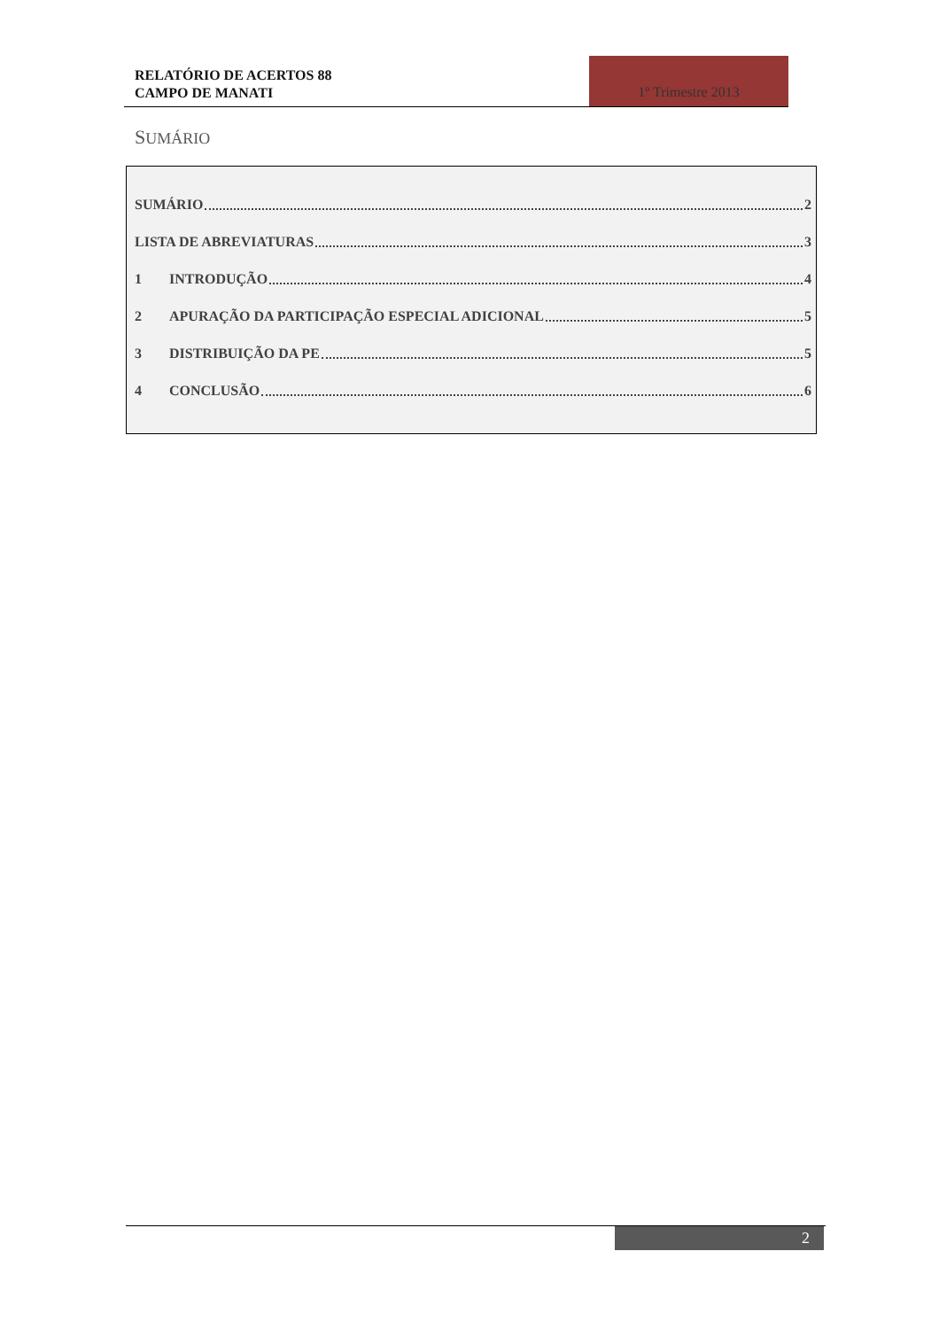RELATÓRIO DE ACERTOS 88
CAMPO DE MANATI
1º Trimestre 2013
SUMÁRIO
SUMÁRIO 2
LISTA DE ABREVIATURAS 3
1 INTRODUÇÃO 4
2 APURAÇÃO DA PARTICIPAÇÃO ESPECIAL ADICIONAL 5
3 DISTRIBUIÇÃO DA PE 5
4 CONCLUSÃO 6
2